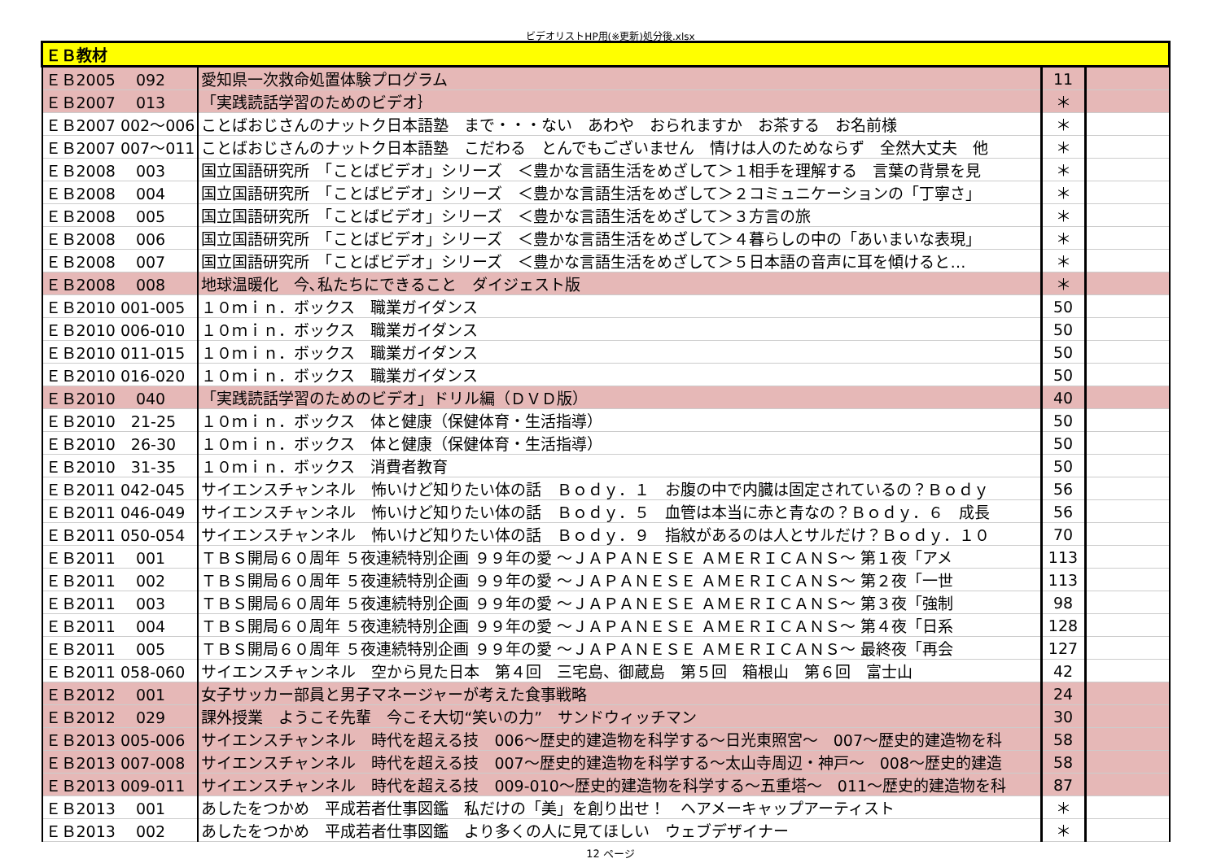ビデオリストHP用(※更新)処分後.xlsx
| ＥＢ教材 | | | |
| ＥＢ2005 092 | 愛知県一次救命処置体験プログラム | 11 | |
| ＥＢ2007 013 | 「実践読話学習のためのビデオ｝ | ＊ | |
| ＥＢ2007 002～006 | ことばおじさんのナットク日本語塾 まで・・・ない あわや おられますか お茶する お名前様 | ＊ | |
| ＥＢ2007 007～011 | ことばおじさんのナットク日本語塾 こだわる とんでもございません 情けは人のためならず 全然大丈夫 他 | ＊ | |
| ＥＢ2008 003 | 国立国語研究所 「ことばビデオ」シリーズ ＜豊かな言語生活をめざして＞１相手を理解する 言葉の背景を見 | ＊ | |
| ＥＢ2008 004 | 国立国語研究所 「ことばビデオ」シリーズ ＜豊かな言語生活をめざして＞２コミュニケーションの「丁寧さ」 | ＊ | |
| ＥＢ2008 005 | 国立国語研究所 「ことばビデオ」シリーズ ＜豊かな言語生活をめざして＞３方言の旅 | ＊ | |
| ＥＢ2008 006 | 国立国語研究所 「ことばビデオ」シリーズ ＜豊かな言語生活をめざして＞４暮らしの中の「あいまいな表現」 | ＊ | |
| ＥＢ2008 007 | 国立国語研究所 「ことばビデオ」シリーズ ＜豊かな言語生活をめざして＞５日本語の音声に耳を傾けると… | ＊ | |
| ＥＢ2008 008 | 地球温暖化 今､私たちにできること ダイジェスト版 | ＊ | |
| ＥＢ2010 001-005 | １０ｍｉｎ．ボックス 職業ガイダンス | 50 | |
| ＥＢ2010 006-010 | １０ｍｉｎ．ボックス 職業ガイダンス | 50 | |
| ＥＢ2010 011-015 | １０ｍｉｎ．ボックス 職業ガイダンス | 50 | |
| ＥＢ2010 016-020 | １０ｍｉｎ．ボックス 職業ガイダンス | 50 | |
| ＥＢ2010 040 | 「実践読話学習のためのビデオ」ドリル編（ＤＶＤ版） | 40 | |
| ＥＢ2010 21-25 | １０ｍｉｎ．ボックス 体と健康（保健体育・生活指導） | 50 | |
| ＥＢ2010 26-30 | １０ｍｉｎ．ボックス 体と健康（保健体育・生活指導） | 50 | |
| ＥＢ2010 31-35 | １０ｍｉｎ．ボックス 消費者教育 | 50 | |
| ＥＢ2011 042-045 | サイエンスチャンネル 怖いけど知りたい体の話 Ｂｏｄｙ．１ お腹の中で内臓は固定されているの？Ｂｏｄｙ | 56 | |
| ＥＢ2011 046-049 | サイエンスチャンネル 怖いけど知りたい体の話 Ｂｏｄｙ．５ 血管は本当に赤と青なの？Ｂｏｄｙ．６ 成長 | 56 | |
| ＥＢ2011 050-054 | サイエンスチャンネル 怖いけど知りたい体の話 Ｂｏｄｙ．９ 指紋があるのは人とサルだけ？Ｂｏｄｙ．１０ | 70 | |
| ＥＢ2011 001 | ＴＢＳ開局６０周年 ５夜連続特別企画 ９９年の愛 ～ＪＡＰＡＮＥＳＥ ＡＭＥＲＩＣＡＮＳ～ 第１夜「アメ | 113 | |
| ＥＢ2011 002 | ＴＢＳ開局６０周年 ５夜連続特別企画 ９９年の愛 ～ＪＡＰＡＮＥＳＥ ＡＭＥＲＩＣＡＮＳ～ 第２夜「一世 | 113 | |
| ＥＢ2011 003 | ＴＢＳ開局６０周年 ５夜連続特別企画 ９９年の愛 ～ＪＡＰＡＮＥＳＥ ＡＭＥＲＩＣＡＮＳ～ 第３夜「強制 | 98 | |
| ＥＢ2011 004 | ＴＢＳ開局６０周年 ５夜連続特別企画 ９９年の愛 ～ＪＡＰＡＮＥＳＥ ＡＭＥＲＩＣＡＮＳ～ 第４夜「日系 | 128 | |
| ＥＢ2011 005 | ＴＢＳ開局６０周年 ５夜連続特別企画 ９９年の愛 ～ＪＡＰＡＮＥＳＥ ＡＭＥＲＩＣＡＮＳ～ 最終夜「再会 | 127 | |
| ＥＢ2011 058-060 | サイエンスチャンネル 空から見た日本 第４回 三宅島、御蔵島 第５回 箱根山 第６回 富士山 | 42 | |
| ＥＢ2012 001 | 女子サッカー部員と男子マネージャーが考えた食事戦略 | 24 | |
| ＥＢ2012 029 | 課外授業 ようこそ先輩 今こそ大切“笑いの力” サンドウィッチマン | 30 | |
| ＥＢ2013 005-006 | サイエンスチャンネル 時代を超える技 006～歴史的建造物を科学する～日光東照宮～ 007～歴史的建造物を科 | 58 | |
| ＥＢ2013 007-008 | サイエンスチャンネル 時代を超える技 007～歴史的建造物を科学する～太山寺周辺・神戸～ 008～歴史的建造 | 58 | |
| ＥＢ2013 009-011 | サイエンスチャンネル 時代を超える技 009-010～歴史的建造物を科学する～五重塔～ 011～歴史的建造物を科 | 87 | |
| ＥＢ2013 001 | あしたをつかめ 平成若者仕事図鑑 私だけの「美」を創り出せ！ ヘアメーキャップアーティスト | ＊ | |
| ＥＢ2013 002 | あしたをつかめ 平成若者仕事図鑑 より多くの人に見てほしい ウェブデザイナー | ＊ | |
12 ページ